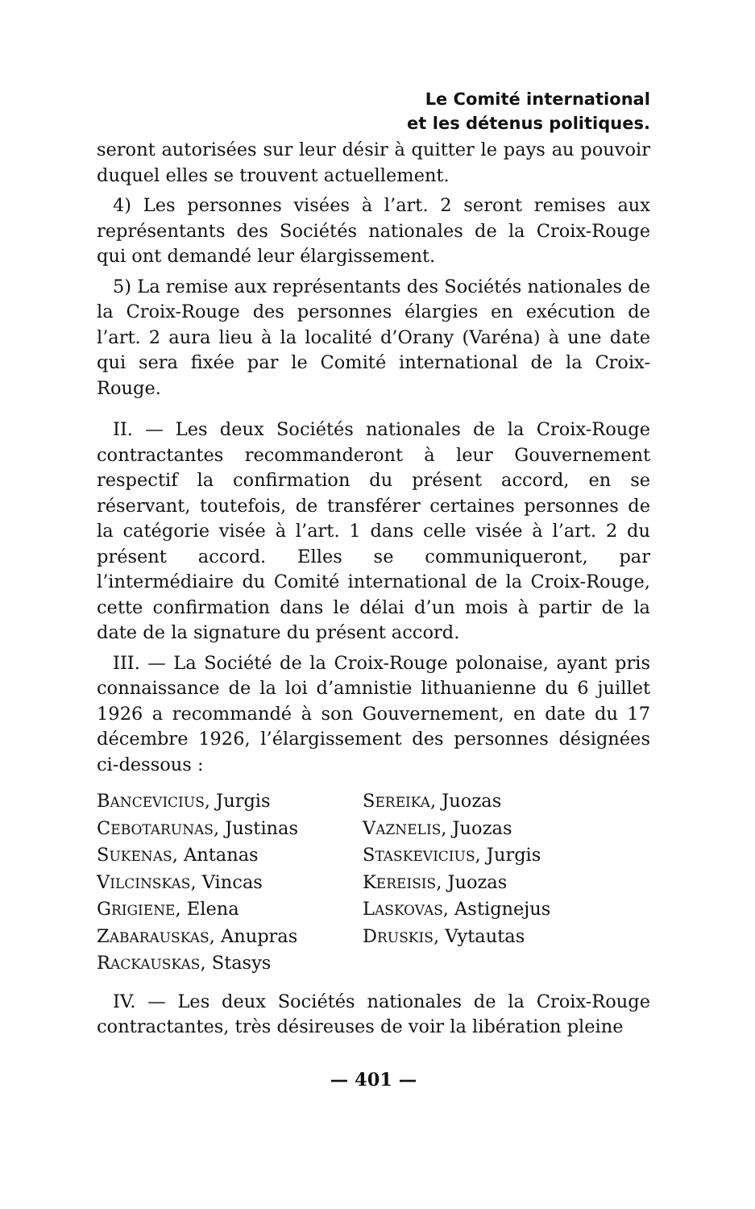Le Comité international
et les détenus politiques.
seront autorisées sur leur désir à quitter le pays au pouvoir duquel elles se trouvent actuellement.
4) Les personnes visées à l’art. 2 seront remises aux représentants des Sociétés nationales de la Croix-Rouge qui ont demandé leur élargissement.
5) La remise aux représentants des Sociétés nationales de la Croix-Rouge des personnes élargies en exécution de l’art. 2 aura lieu à la localité d’Orany (Varéna) à une date qui sera fixée par le Comité international de la Croix-Rouge.
II. — Les deux Sociétés nationales de la Croix-Rouge contractantes recommanderont à leur Gouvernement respectif la confirmation du présent accord, en se réservant, toutefois, de transférer certaines personnes de la catégorie visée à l’art. 1 dans celle visée à l’art. 2 du présent accord. Elles se communiqueront, par l’intermédiaire du Comité international de la Croix-Rouge, cette confirmation dans le délai d’un mois à partir de la date de la signature du présent accord.
III. — La Société de la Croix-Rouge polonaise, ayant pris connaissance de la loi d’amnistie lithuanienne du 6 juillet 1926 a recommandé à son Gouvernement, en date du 17 décembre 1926, l’élargissement des personnes désignées ci-dessous :
BANCEVICIUS, Jurgis
SEREIKA, Juozas
CEBOTARUNAS, Justinas
VAZNELIS, Juozas
SUKENAS, Antanas
STASKEVICIUS, Jurgis
VILCINSKAS, Vincas
KEREISIS, Juozas
GRIGIENE, Elena
LASKOVAS, Astignejus
ZABARAUSKAS, Anupras
DRUSKIS, Vytautas
RACKAUSKAS, Stasys
IV. — Les deux Sociétés nationales de la Croix-Rouge contractantes, très désireuses de voir la libération pleine
— 401 —